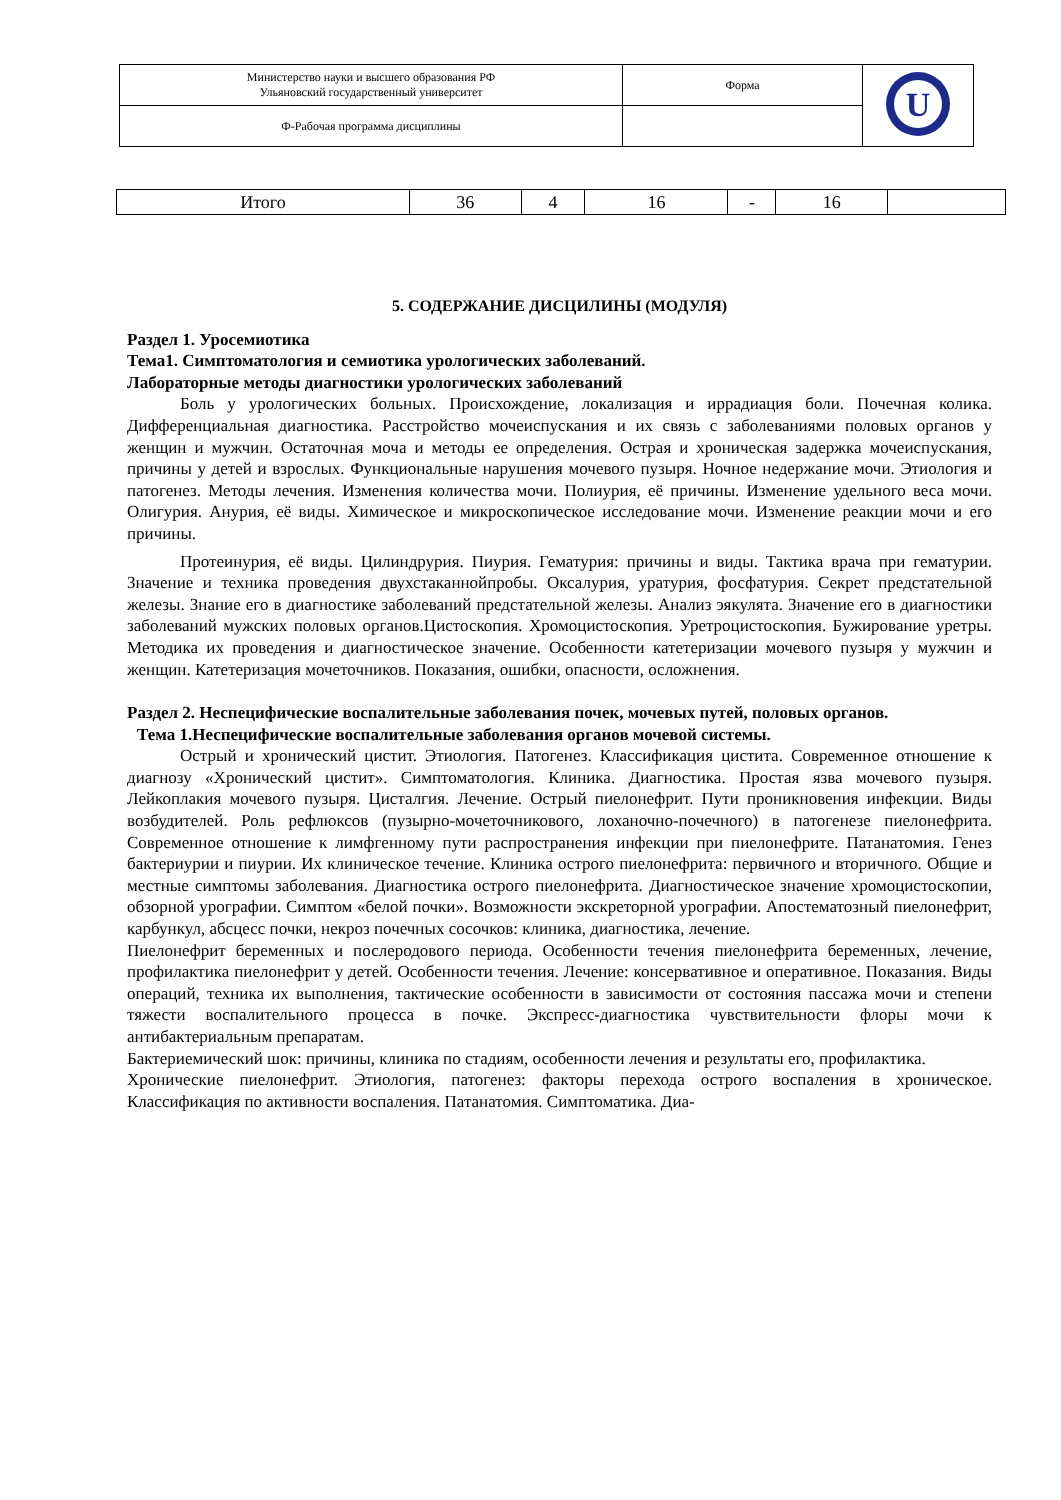| Министерство науки и высшего образования РФ Ульяновский государственный университет | Форма | U |
| Ф-Рабочая программа дисциплины | | |
| Итого | 36 | 4 | 16 | - | 16 | |
5. СОДЕРЖАНИЕ ДИСЦИЛИНЫ (МОДУЛЯ)
Раздел 1. Уросемиотика
Тема1. Симптоматология и семиотика урологических заболеваний.
Лабораторные методы диагностики урологических заболеваний
Боль у урологических больных. Происхождение, локализация и иррадиация боли. Почечная колика. Дифференциальная диагностика. Расстройство мочеиспускания и их связь с заболеваниями половых органов у женщин и мужчин. Остаточная моча и методы ее определения. Острая и хроническая задержка мочеиспускания, причины у детей и взрослых. Функциональные нарушения мочевого пузыря. Ночное недержание мочи. Этиология и патогенез. Методы лечения. Изменения количества мочи. Полиурия, её причины. Изменение удельного веса мочи. Олигурия. Анурия, её виды. Химическое и микроскопическое исследование мочи. Изменение реакции мочи и его причины.
Протеинурия, её виды. Цилиндрурия. Пиурия. Гематурия: причины и виды. Тактика врача при гематурии. Значение и техника проведения двухстаканнойпробы. Оксалурия, уратурия, фосфатурия. Секрет предстательной железы. Знание его в диагностике заболеваний предстательной железы. Анализ эякулята. Значение его в диагностики заболеваний мужских половых органов.Цистоскопия. Хромоцистоскопия. Уретроцистоскопия. Бужирование уретры. Методика их проведения и диагностическое значение. Особенности катетеризации мочевого пузыря у мужчин и женщин. Катетеризация мочеточников. Показания, ошибки, опасности, осложнения.
Раздел 2. Неспецифические воспалительные заболевания почек, мочевых путей, половых органов.
Тема 1.Неспецифические воспалительные заболевания органов мочевой системы.
Острый и хронический цистит. Этиология. Патогенез. Классификация цистита. Современное отношение к диагнозу «Хронический цистит». Симптоматология. Клиника. Диагностика. Простая язва мочевого пузыря. Лейкоплакия мочевого пузыря. Цисталгия. Лечение. Острый пиелонефрит. Пути проникновения инфекции. Виды возбудителей. Роль рефлюксов (пузырно-мочеточникового, лоханочно-почечного) в патогенезе пиелонефрита. Современное отношение к лимфгенному пути распространения инфекции при пиелонефрите. Патанатомия. Генез бактериурии и пиурии. Их клиническое течение. Клиника острого пиелонефрита: первичного и вторичного. Общие и местные симптомы заболевания. Диагностика острого пиелонефрита. Диагностическое значение хромоцистоскопии, обзорной урографии. Симптом «белой почки». Возможности экскреторной урографии. Апостематозный пиелонефрит, карбункул, абсцесс почки, некроз почечных сосочков: клиника, диагностика, лечение.
Пиелонефрит беременных и послеродового периода. Особенности течения пиелонефрита беременных, лечение, профилактика пиелонефрит у детей. Особенности течения. Лечение: консервативное и оперативное. Показания. Виды операций, техника их выполнения, тактические особенности в зависимости от состояния пассажа мочи и степени тяжести воспалительного процесса в почке. Экспресс-диагностика чувствительности флоры мочи к антибактериальным препаратам.
Бактериемический шок: причины, клиника по стадиям, особенности лечения и результаты его, профилактика.
Хронические пиелонефрит. Этиология, патогенез: факторы перехода острого воспаления в хроническое. Классификация по активности воспаления. Патанатомия. Симптоматика. Диа-